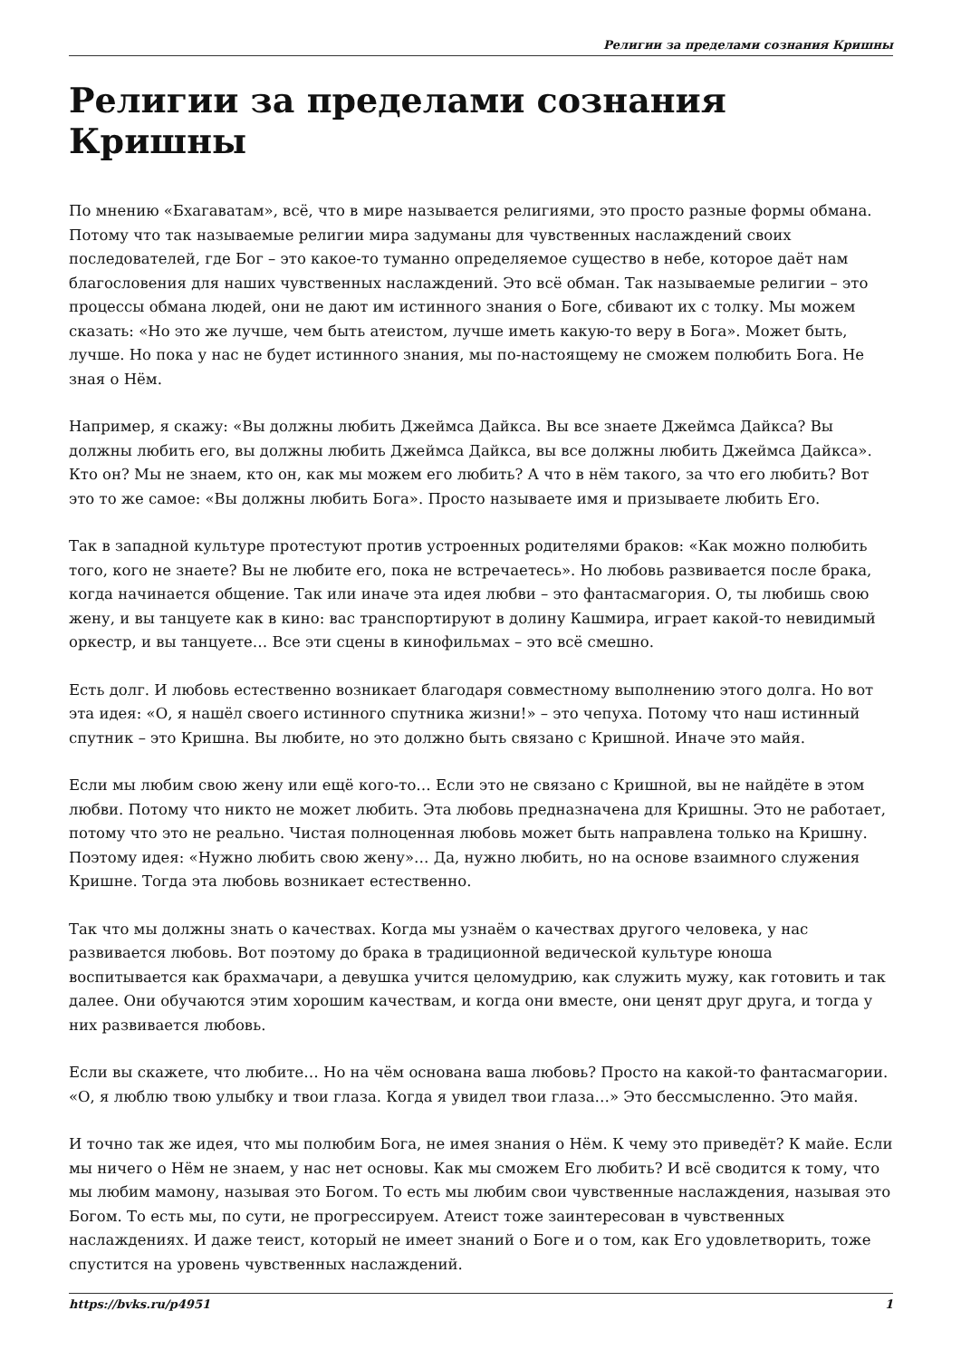Религии за пределами сознания Кришны
Религии за пределами сознания Кришны
По мнению «Бхагаватам», всё, что в мире называется религиями, это просто разные формы обмана. Потому что так называемые религии мира задуманы для чувственных наслаждений своих последователей, где Бог – это какое-то туманно определяемое существо в небе, которое даёт нам благословения для наших чувственных наслаждений. Это всё обман. Так называемые религии – это процессы обмана людей, они не дают им истинного знания о Боге, сбивают их с толку. Мы можем сказать: «Но это же лучше, чем быть атеистом, лучше иметь какую-то веру в Бога». Может быть, лучше. Но пока у нас не будет истинного знания, мы по-настоящему не сможем полюбить Бога. Не зная о Нём.
Например, я скажу: «Вы должны любить Джеймса Дайкса. Вы все знаете Джеймса Дайкса? Вы должны любить его, вы должны любить Джеймса Дайкса, вы все должны любить Джеймса Дайкса». Кто он? Мы не знаем, кто он, как мы можем его любить? А что в нём такого, за что его любить? Вот это то же самое: «Вы должны любить Бога». Просто называете имя и призываете любить Его.
Так в западной культуре протестуют против устроенных родителями браков: «Как можно полюбить того, кого не знаете? Вы не любите его, пока не встречаетесь». Но любовь развивается после брака, когда начинается общение. Так или иначе эта идея любви – это фантасмагория. О, ты любишь свою жену, и вы танцуете как в кино: вас транспортируют в долину Кашмира, играет какой-то невидимый оркестр, и вы танцуете… Все эти сцены в кинофильмах – это всё смешно.
Есть долг. И любовь естественно возникает благодаря совместному выполнению этого долга. Но вот эта идея: «О, я нашёл своего истинного спутника жизни!» – это чепуха. Потому что наш истинный спутник – это Кришна. Вы любите, но это должно быть связано с Кришной. Иначе это майя.
Если мы любим свою жену или ещё кого-то… Если это не связано с Кришной, вы не найдёте в этом любви. Потому что никто не может любить. Эта любовь предназначена для Кришны. Это не работает, потому что это не реально. Чистая полноценная любовь может быть направлена только на Кришну. Поэтому идея: «Нужно любить свою жену»… Да, нужно любить, но на основе взаимного служения Кришне. Тогда эта любовь возникает естественно.
Так что мы должны знать о качествах. Когда мы узнаём о качествах другого человека, у нас развивается любовь. Вот поэтому до брака в традиционной ведической культуре юноша воспитывается как брахмачари, а девушка учится целомудрию, как служить мужу, как готовить и так далее. Они обучаются этим хорошим качествам, и когда они вместе, они ценят друг друга, и тогда у них развивается любовь.
Если вы скажете, что любите… Но на чём основана ваша любовь? Просто на какой-то фантасмагории. «О, я люблю твою улыбку и твои глаза. Когда я увидел твои глаза…» Это бессмысленно. Это майя.
И точно так же идея, что мы полюбим Бога, не имея знания о Нём. К чему это приведёт? К майе. Если мы ничего о Нём не знаем, у нас нет основы. Как мы сможем Его любить? И всё сводится к тому, что мы любим мамону, называя это Богом. То есть мы любим свои чувственные наслаждения, называя это Богом. То есть мы, по сути, не прогрессируем. Атеист тоже заинтересован в чувственных наслаждениях. И даже теист, который не имеет знаний о Боге и о том, как Его удовлетворить, тоже спустится на уровень чувственных наслаждений.
https://bvks.ru/p4951 1